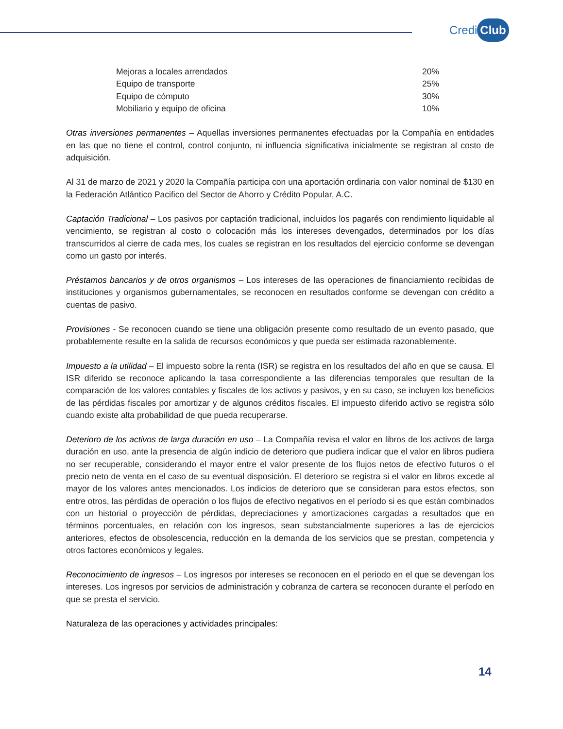Credi Club
| Mejoras a locales arrendados | 20% |
| Equipo de transporte | 25% |
| Equipo de cómputo | 30% |
| Mobiliario y equipo de oficina | 10% |
Otras inversiones permanentes – Aquellas inversiones permanentes efectuadas por la Compañía en entidades en las que no tiene el control, control conjunto, ni influencia significativa inicialmente se registran al costo de adquisición.
Al 31 de marzo de 2021 y 2020 la Compañía participa con una aportación ordinaria con valor nominal de $130 en la Federación Atlántico Pacifico del Sector de Ahorro y Crédito Popular, A.C.
Captación Tradicional – Los pasivos por captación tradicional, incluidos los pagarés con rendimiento liquidable al vencimiento, se registran al costo o colocación más los intereses devengados, determinados por los días transcurridos al cierre de cada mes, los cuales se registran en los resultados del ejercicio conforme se devengan como un gasto por interés.
Préstamos bancarios y de otros organismos – Los intereses de las operaciones de financiamiento recibidas de instituciones y organismos gubernamentales, se reconocen en resultados conforme se devengan con crédito a cuentas de pasivo.
Provisiones - Se reconocen cuando se tiene una obligación presente como resultado de un evento pasado, que probablemente resulte en la salida de recursos económicos y que pueda ser estimada razonablemente.
Impuesto a la utilidad – El impuesto sobre la renta (ISR) se registra en los resultados del año en que se causa. El ISR diferido se reconoce aplicando la tasa correspondiente a las diferencias temporales que resultan de la comparación de los valores contables y fiscales de los activos y pasivos, y en su caso, se incluyen los beneficios de las pérdidas fiscales por amortizar y de algunos créditos fiscales. El impuesto diferido activo se registra sólo cuando existe alta probabilidad de que pueda recuperarse.
Deterioro de los activos de larga duración en uso – La Compañía revisa el valor en libros de los activos de larga duración en uso, ante la presencia de algún indicio de deterioro que pudiera indicar que el valor en libros pudiera no ser recuperable, considerando el mayor entre el valor presente de los flujos netos de efectivo futuros o el precio neto de venta en el caso de su eventual disposición. El deterioro se registra si el valor en libros excede al mayor de los valores antes mencionados. Los indicios de deterioro que se consideran para estos efectos, son entre otros, las pérdidas de operación o los flujos de efectivo negativos en el período si es que están combinados con un historial o proyección de pérdidas, depreciaciones y amortizaciones cargadas a resultados que en términos porcentuales, en relación con los ingresos, sean substancialmente superiores a las de ejercicios anteriores, efectos de obsolescencia, reducción en la demanda de los servicios que se prestan, competencia y otros factores económicos y legales.
Reconocimiento de ingresos – Los ingresos por intereses se reconocen en el periodo en el que se devengan los intereses. Los ingresos por servicios de administración y cobranza de cartera se reconocen durante el período en que se presta el servicio.
Naturaleza de las operaciones y actividades principales:
14